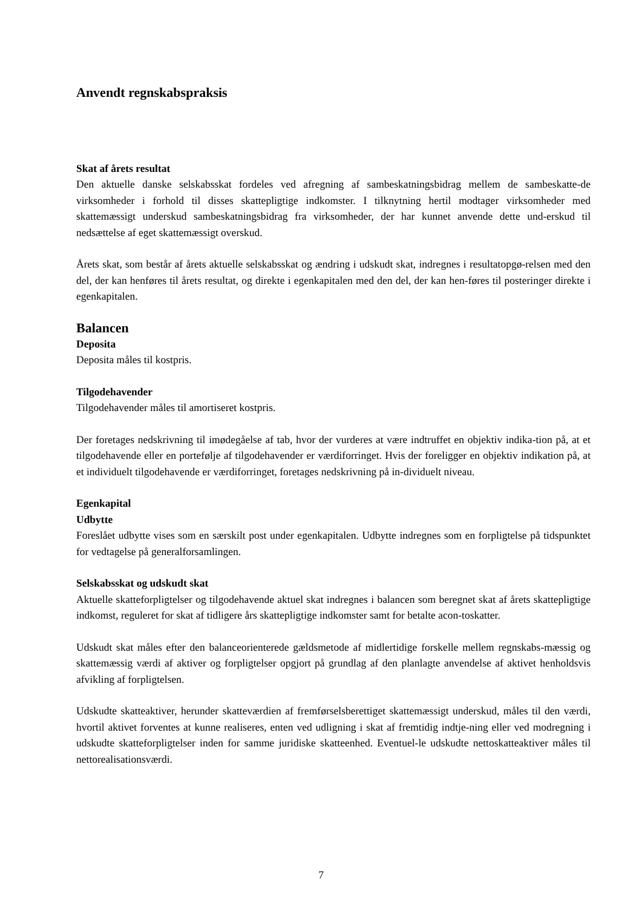Anvendt regnskabspraksis
Skat af årets resultat
Den aktuelle danske selskabsskat fordeles ved afregning af sambeskatningsbidrag mellem de sambeskatte-de virksomheder i forhold til disses skattepligtige indkomster. I tilknytning hertil modtager virksomheder med skattemæssigt underskud sambeskatningsbidrag fra virksomheder, der har kunnet anvende dette und-erskud til nedsættelse af eget skattemæssigt overskud.
Årets skat, som består af årets aktuelle selskabsskat og ændring i udskudt skat, indregnes i resultatopgø-relsen med den del, der kan henføres til årets resultat, og direkte i egenkapitalen med den del, der kan hen-føres til posteringer direkte i egenkapitalen.
Balancen
Deposita
Deposita måles til kostpris.
Tilgodehavender
Tilgodehavender måles til amortiseret kostpris.
Der foretages nedskrivning til imødegåelse af tab, hvor der vurderes at være indtruffet en objektiv indika-tion på, at et tilgodehavende eller en portefølje af tilgodehavender er værdiforringet. Hvis der foreligger en objektiv indikation på, at et individuelt tilgodehavende er værdiforringet, foretages nedskrivning på in-dividuelt niveau.
Egenkapital
Udbytte
Foreslået udbytte vises som en særskilt post under egenkapitalen. Udbytte indregnes som en forpligtelse på tidspunktet for vedtagelse på generalforsamlingen.
Selskabsskat og udskudt skat
Aktuelle skatteforpligtelser og tilgodehavende aktuel skat indregnes i balancen som beregnet skat af årets skattepligtige indkomst, reguleret for skat af tidligere års skattepligtige indkomster samt for betalte acon-toskatter.
Udskudt skat måles efter den balanceorienterede gældsmetode af midlertidige forskelle mellem regnskabs-mæssig og skattemæssig værdi af aktiver og forpligtelser opgjort på grundlag af den planlagte anvendelse af aktivet henholdsvis afvikling af forpligtelsen.
Udskudte skatteaktiver, herunder skatteværdien af fremførselsberettiget skattemæssigt underskud, måles til den værdi, hvortil aktivet forventes at kunne realiseres, enten ved udligning i skat af fremtidig indtje-ning eller ved modregning i udskudte skatteforpligtelser inden for samme juridiske skatteenhed. Eventuel-le udskudte nettoskatteaktiver måles til nettorealisationsværdi.
7